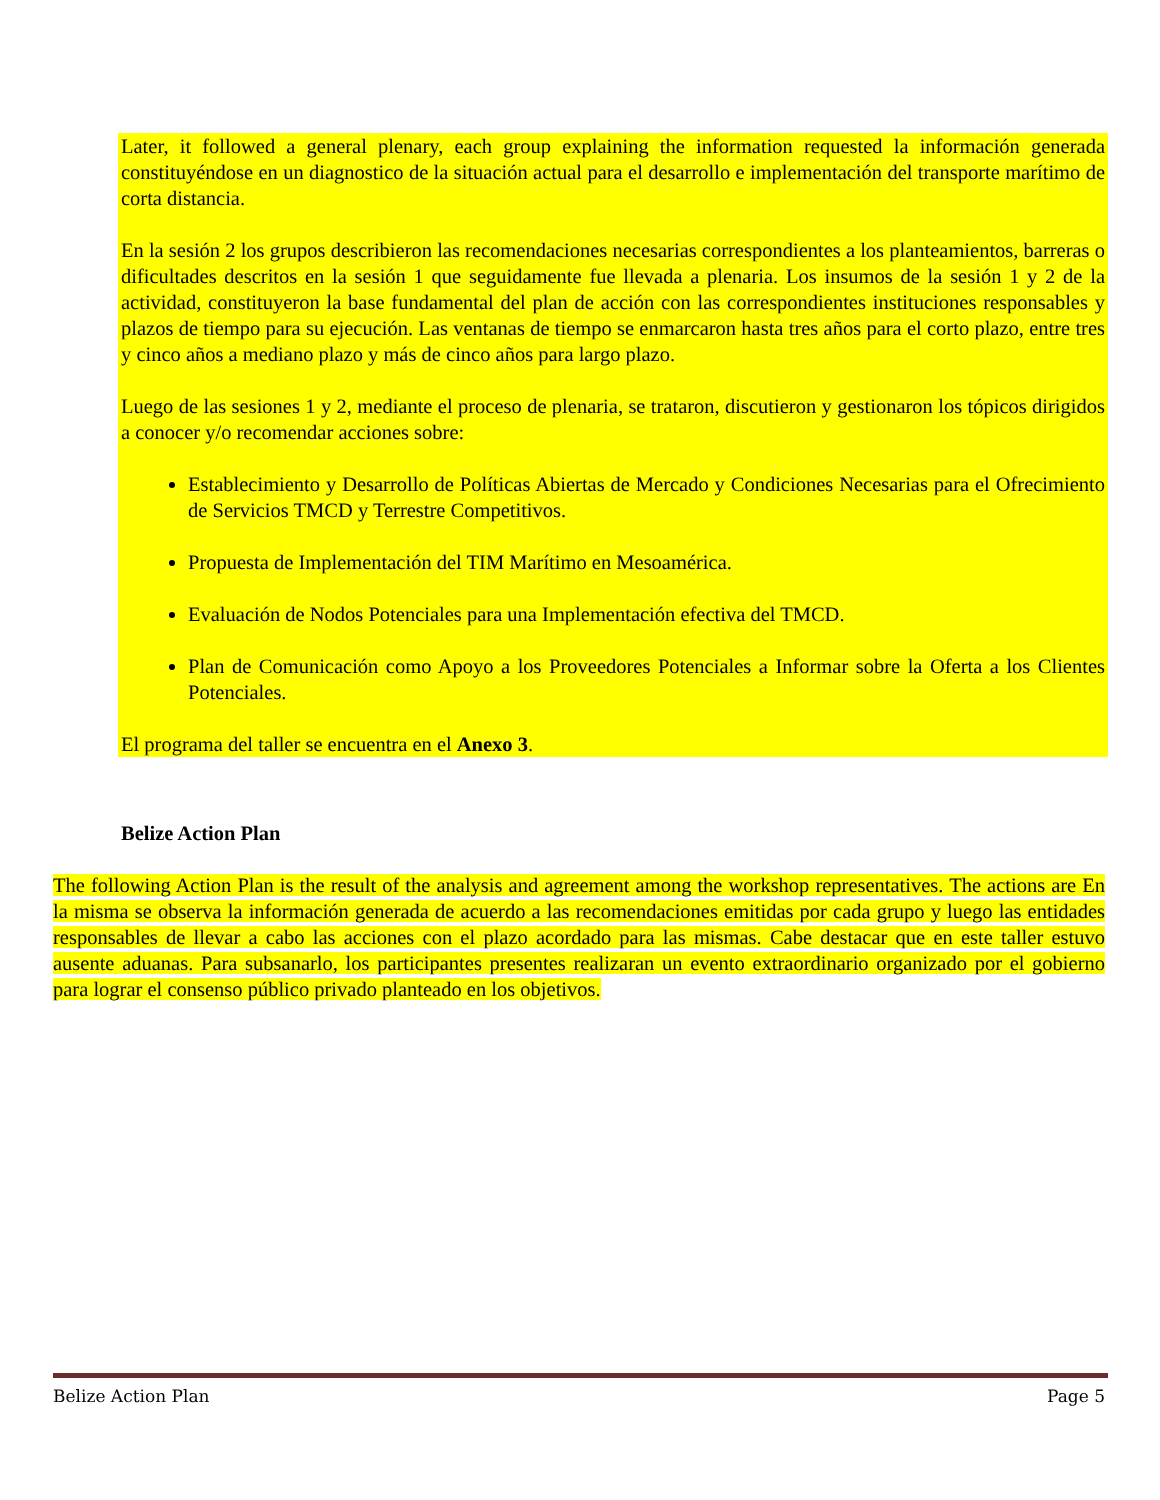Later, it followed a general plenary, each group explaining the information requested la información generada constituyéndose en un diagnostico de la situación actual para el desarrollo e implementación del transporte marítimo de corta distancia.
En la sesión 2 los grupos describieron las recomendaciones necesarias correspondientes a los planteamientos, barreras o dificultades descritos en la sesión 1 que seguidamente fue llevada a plenaria. Los insumos de la sesión 1 y 2 de la actividad, constituyeron la base fundamental del plan de acción con las correspondientes instituciones responsables y plazos de tiempo para su ejecución. Las ventanas de tiempo se enmarcaron hasta tres años para el corto plazo, entre tres y cinco años a mediano plazo y más de cinco años para largo plazo.
Luego de las sesiones 1 y 2, mediante el proceso de plenaria, se trataron, discutieron y gestionaron los tópicos dirigidos a conocer y/o recomendar acciones sobre:
Establecimiento y Desarrollo de Políticas Abiertas de Mercado y Condiciones Necesarias para el Ofrecimiento de Servicios TMCD y Terrestre Competitivos.
Propuesta de Implementación del TIM Marítimo en Mesoamérica.
Evaluación de Nodos Potenciales para una Implementación efectiva del TMCD.
Plan de Comunicación como Apoyo a los Proveedores Potenciales a Informar sobre la Oferta a los Clientes Potenciales.
El programa del taller se encuentra en el Anexo 3.
Belize Action Plan
The following Action Plan is the result of the analysis and agreement among the workshop representatives. The actions are En la misma se observa la información generada de acuerdo a las recomendaciones emitidas por cada grupo y luego las entidades responsables de llevar a cabo las acciones con el plazo acordado para las mismas. Cabe destacar que en este taller estuvo ausente aduanas. Para subsanarlo, los participantes presentes realizaran un evento extraordinario organizado por el gobierno para lograr el consenso público privado planteado en los objetivos.
Belize Action Plan Page 5